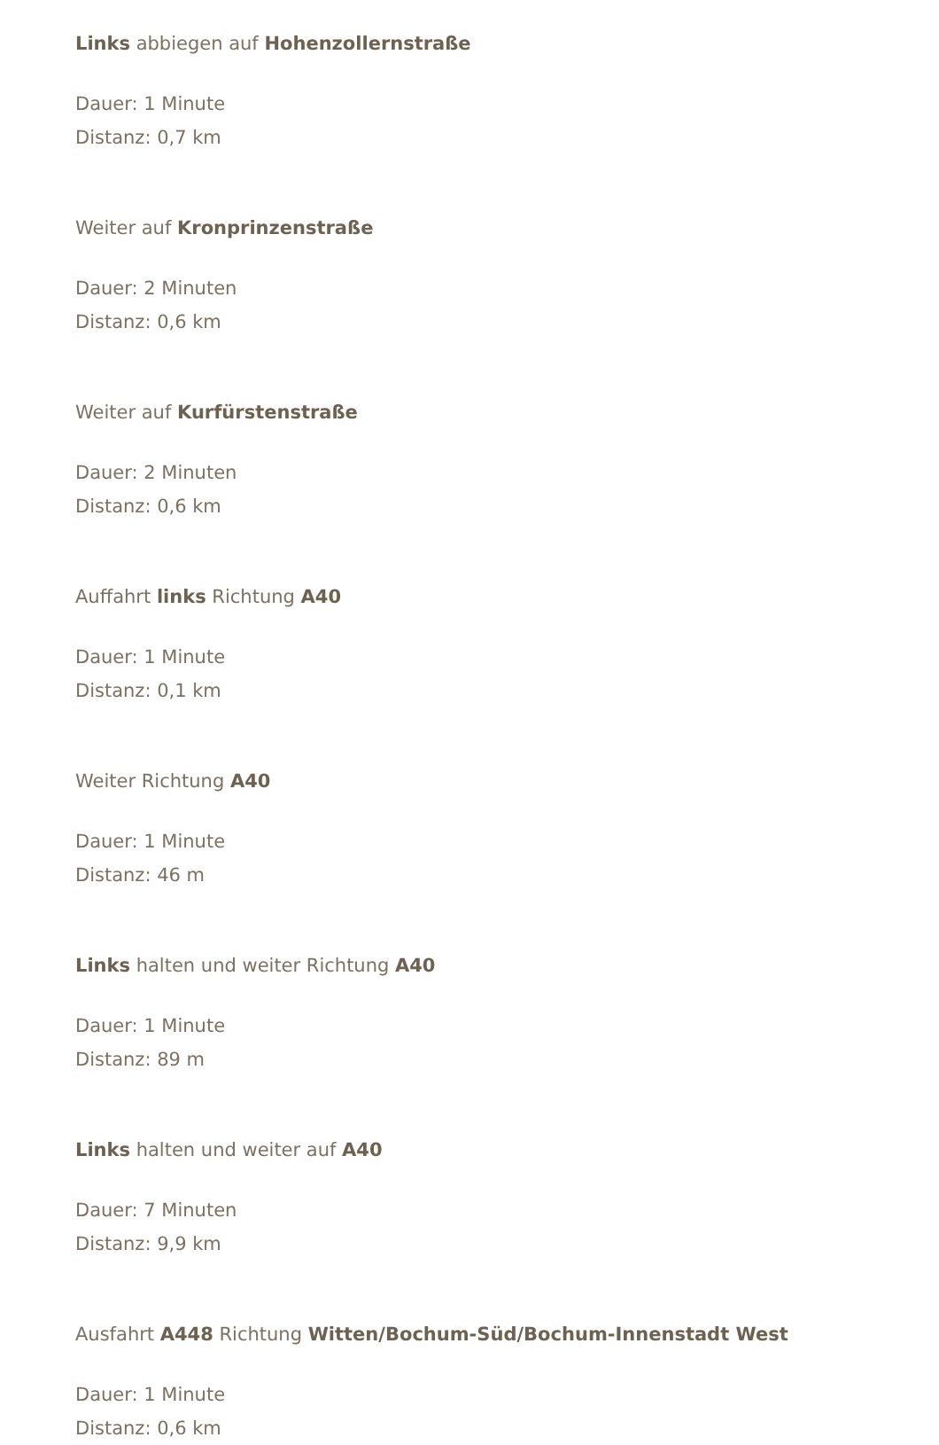Links abbiegen auf Hohenzollernstraße
Dauer: 1 Minute
Distanz: 0,7 km
Weiter auf Kronprinzenstraße
Dauer: 2 Minuten
Distanz: 0,6 km
Weiter auf Kurfürstenstraße
Dauer: 2 Minuten
Distanz: 0,6 km
Auffahrt links Richtung A40
Dauer: 1 Minute
Distanz: 0,1 km
Weiter Richtung A40
Dauer: 1 Minute
Distanz: 46 m
Links halten und weiter Richtung A40
Dauer: 1 Minute
Distanz: 89 m
Links halten und weiter auf A40
Dauer: 7 Minuten
Distanz: 9,9 km
Ausfahrt A448 Richtung Witten/Bochum-Süd/Bochum-Innenstadt West
Dauer: 1 Minute
Distanz: 0,6 km